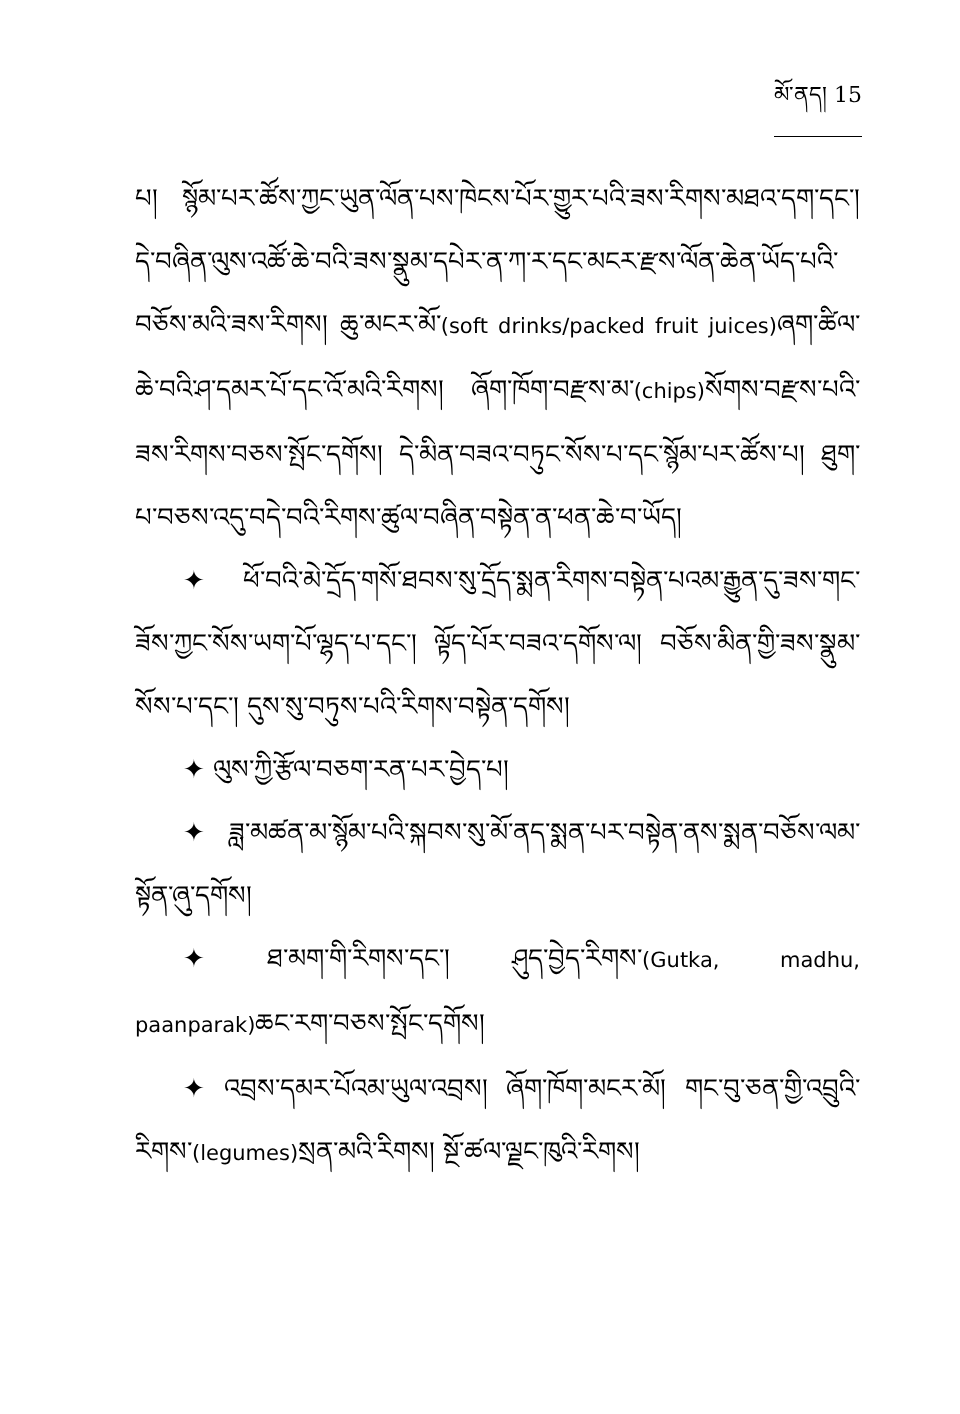མོ་ནད། 15
པ། སྙོམ་པར་ཚོས་ཀྱང་ཡུན་ལོན་པས་ཁེངས་པོར་གྱུར་པའི་ཟས་རིགས་མཐའ་དག་དང་། དེ་བཞིན་ལུས་འཚོ་ཆེ་བའི་ཟས་སྣུམ་དཔེར་ན་ཀ་ར་དང་མངར་རྫས་ལོན་ཆེན་ཡོད་པའི་བཅོས་མའི་ཟས་རིགས། ཆུ་མངར་མོ་(soft drinks/packed fruit juices) ཞག་ཚིལ་ཆེ་བའི་ཤ་དམར་པོ་དང་འོ་མའི་རིགས། ཞོག་ཁོག་བརྫས་མ་(chips) སོགས་བརྫས་པའི་ཟས་རིགས་བཅས་སྤོང་དགོས། དེ་མིན་བཟའ་བཏུང་སོས་པ་དང་སྙོམ་པར་ཚོས་པ། ཐུག་པ་བཅས་འདུ་བདེ་བའི་རིགས་ཚུལ་བཞིན་བསྟེན་ན་ཕན་ཆེ་བ་ཡོད།
✦ ཕོ་བའི་མེ་དྲོད་གསོ་ཐབས་སུ་དྲོད་སྨན་རིགས་བསྟེན་པའམ་རྒྱུན་དུ་ཟས་གང་ཟོས་ཀྱང་སོས་ཡག་པོ་ལྷད་པ་དང་། ལྟོད་པོར་བཟའ་དགོས་ལ། བཅོས་མིན་གྱི་ཟས་སྣུམ་སོས་པ་དང་། དུས་སུ་བཏུས་པའི་རིགས་བསྟེན་དགོས།
✦ ལུས་ཀྱི་རྩོལ་བཅག་རན་པར་བྱེད་པ།
✦ ཟླ་མཚན་མ་སྙོམ་པའི་སྐབས་སུ་མོ་ནད་སྨན་པར་བསྟེན་ནས་སྨན་བཅོས་ལམ་སྟོན་ཞུ་དགོས།
✦ ཐ་མག་གི་རིགས་དང་། ཤུད་བྱེད་རིགས་(Gutka, madhu, paanparak) ཆང་རག་བཅས་སྤོང་དགོས།
✦ འབྲས་དམར་པོའམ་ཡུལ་འབྲས། ཞོག་ཁོག་མངར་མོ། གང་བུ་ཅན་གྱི་འབྲུའི་རིགས་(legumes) སྲན་མའི་རིགས། སྔོ་ཚལ་ལྗང་ཁུའི་རིགས།